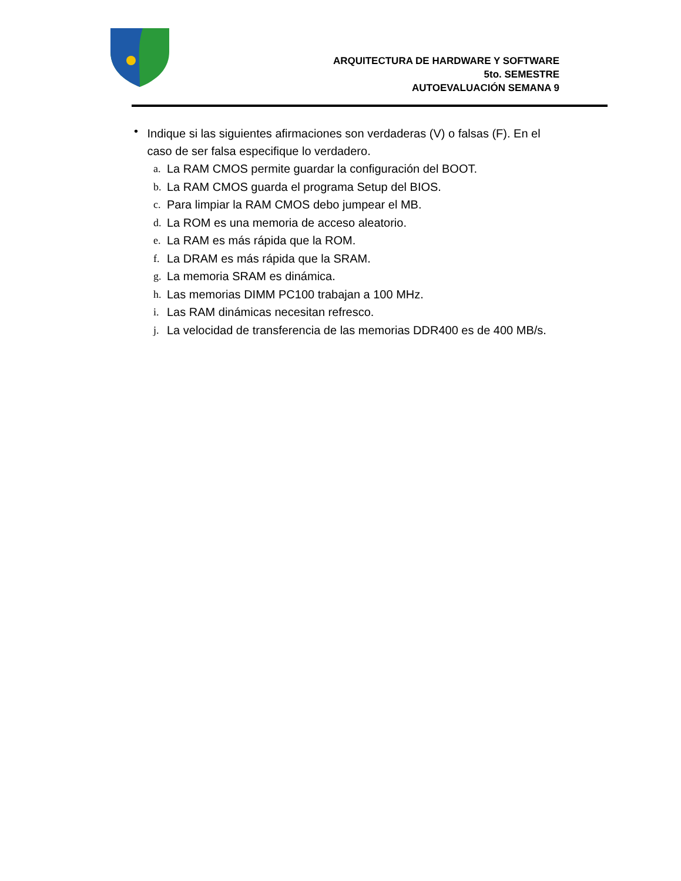ARQUITECTURA DE HARDWARE Y SOFTWARE
5to. SEMESTRE
AUTOEVALUACIÓN SEMANA 9
•
Indique si las siguientes afirmaciones son verdaderas (V) o falsas (F). En el caso de ser falsa especifique lo verdadero.
a. La RAM CMOS permite guardar la configuración del BOOT.
b. La RAM CMOS guarda el programa Setup del BIOS.
c. Para limpiar la RAM CMOS debo jumpear el MB.
d. La ROM es una memoria de acceso aleatorio.
e. La RAM es más rápida que la ROM.
f. La DRAM es más rápida que la SRAM.
g. La memoria SRAM es dinámica.
h. Las memorias DIMM PC100 trabajan a 100 MHz.
i. Las RAM dinámicas necesitan refresco.
j. La velocidad de transferencia de las memorias DDR400 es de 400 MB/s.